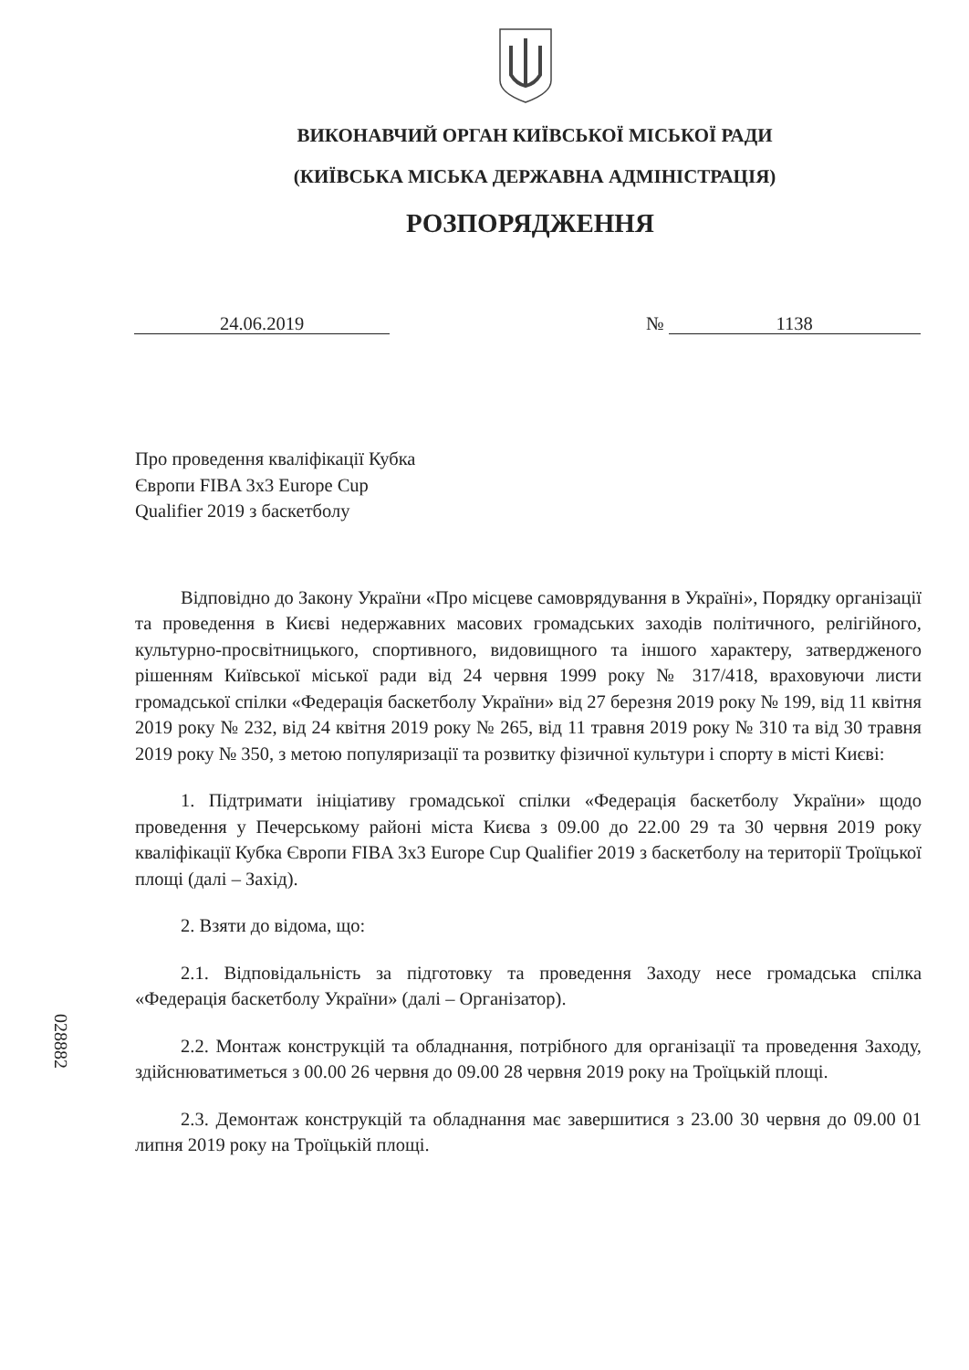ВИКОНАВЧИЙ ОРГАН КИЇВСЬКОЇ МІСЬКОЇ РАДИ
(КИЇВСЬКА МІСЬКА ДЕРЖАВНА АДМІНІСТРАЦІЯ)
РОЗПОРЯДЖЕННЯ
24.06.2019 № 1138
028882
Про проведення кваліфікації Кубка
Європи FIBA 3x3 Europe Cup
Qualifier 2019 з баскетболу
Відповідно до Закону України «Про місцеве самоврядування в Україні», Порядку організації та проведення в Києві недержавних масових громадських заходів політичного, релігійного, культурно-просвітницького, спортивного, видовищного та іншого характеру, затвердженого рішенням Київської міської ради від 24 червня 1999 року № 317/418, враховуючи листи громадської спілки «Федерація баскетболу України» від 27 березня 2019 року № 199, від 11 квітня 2019 року № 232, від 24 квітня 2019 року № 265, від 11 травня 2019 року № 310 та від 30 травня 2019 року № 350, з метою популяризації та розвитку фізичної культури і спорту в місті Києві:
1. Підтримати ініціативу громадської спілки «Федерація баскетболу України» щодо проведення у Печерському районі міста Києва з 09.00 до 22.00 29 та 30 червня 2019 року кваліфікації Кубка Європи FIBA 3x3 Europe Cup Qualifier 2019 з баскетболу на території Троїцької площі (далі – Захід).
2. Взяти до відома, що:
2.1. Відповідальність за підготовку та проведення Заходу несе громадська спілка «Федерація баскетболу України» (далі – Організатор).
2.2. Монтаж конструкцій та обладнання, потрібного для організації та проведення Заходу, здійснюватиметься з 00.00 26 червня до 09.00 28 червня 2019 року на Троїцькій площі.
2.3. Демонтаж конструкцій та обладнання має завершитися з 23.00 30 червня до 09.00 01 липня 2019 року на Троїцькій площі.